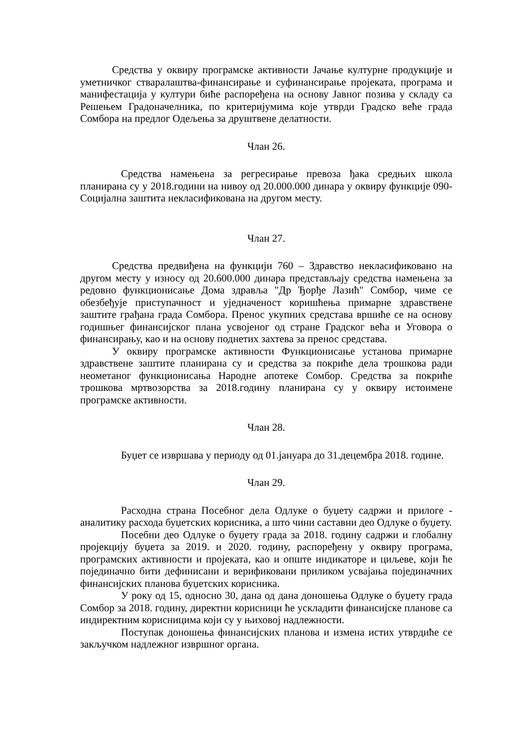Средства у оквиру програмске активности Јачање културне продукције и уметничког стваралаштва-финансирање и суфинансирање пројеката, програма и манифестација у култури биће распоређена на основу Јавног позива у складу са Решењем Градоначелника, по критеријумима које утврди Градско веће града Сомбора на предлог Одељења за друштвене делатности.
Члан 26.
Средства намењена за регресирање превоза ђака средњих школа планирана су у 2018.години на нивоу од 20.000.000 динара у оквиру функције 090-Социјална заштита некласификована на другом месту.
Члан 27.
Средства предвиђена на функцији 760 – Здравство некласификовано на другом месту у износу од 20.600.000 динара представљају средства намењена за редовно функционисање Дома здравља "Др Ђорђе Лазић" Сомбор, чиме се обезбеђује приступачност и уједначеност коришћења примарне здравствене заштите грађана града Сомбора. Пренос укупних средстава вршиће се на основу годишњег финансијског плана усвојеног од стране Градског већа и Уговора о финансирању, као и на основу поднетих захтева за пренос средстава.
У оквиру програмске активности Функционисање установа примарне здравствене заштите планирана су и средства за покриће дела трошкова ради неометаног функционисања Народне апотеке Сомбор. Средства за покриће трошкова мртвозорства за 2018.годину планирана су у оквиру истоимене програмске активности.
Члан 28.
Буџет се извршава у периоду од 01.јануара до 31.децембра 2018. године.
Члан 29.
Расходна страна Посебног дела Одлуке о буџету садржи и прилоге - аналитику расхода буџетских корисника, а што чини саставни део Одлуке о буџету.
Посебни део Одлуке о буџету града за 2018. годину садржи и глобалну пројекцију буџета за 2019. и 2020. годину, распоређену у оквиру програма, програмских активности и пројеката, као и опште индикаторе и циљеве, који ће појединачно бити дефинисани и верификовани приликом усвајања појединачних финансијских планова буџетских корисника.
У року од 15, односно 30, дана од дана доношења Одлуке о буџету града Сомбор за 2018. годину, директни корисници ће ускладити финансијске планове са индиректним корисницима који су у њиховој надлежности.
Поступак доношења финансијских планова и измена истих утврдиће се закључком надлежног извршног органа.